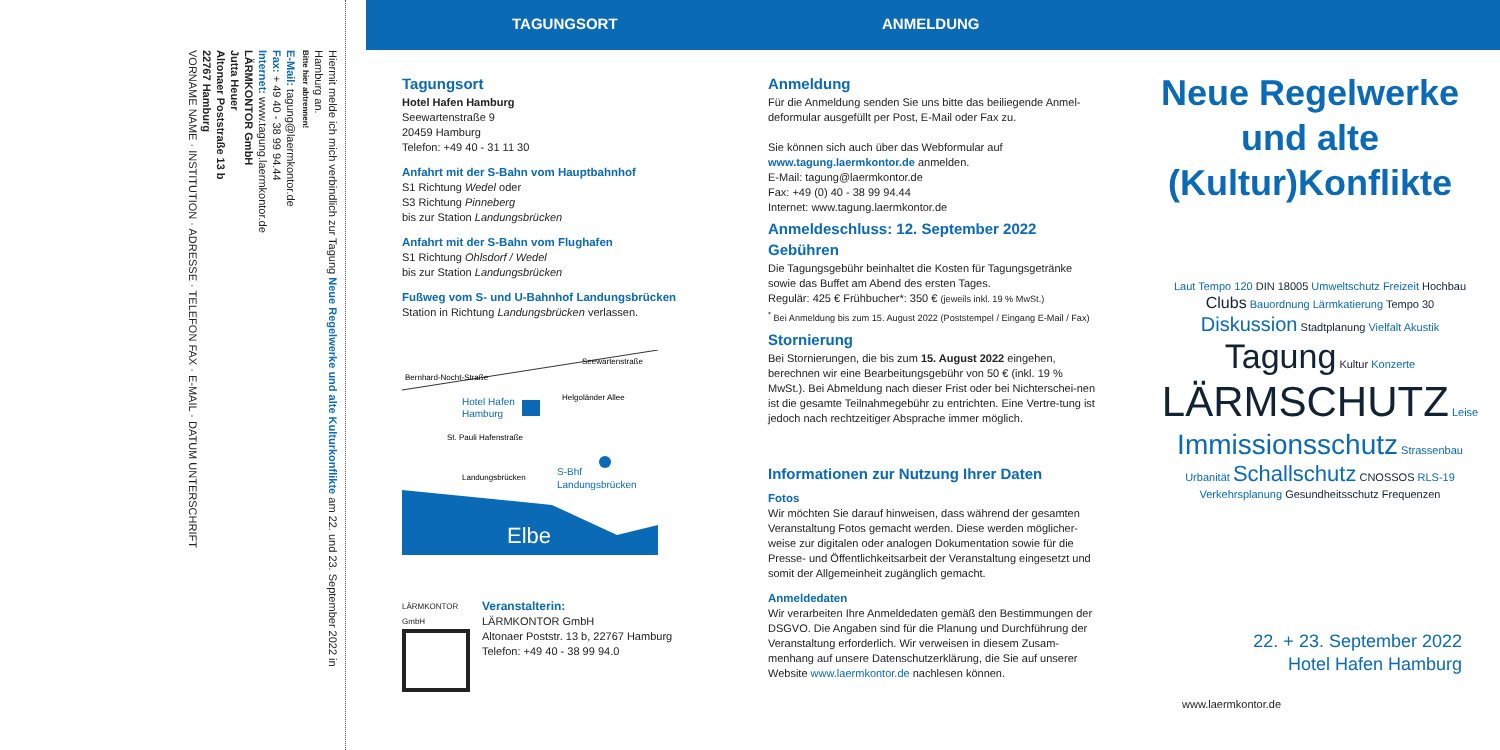Hiermit melde ich mich verbindlich zur Tagung Neue Regelwerke und alte Kulturkonflikte am 22. und 23. September 2022 in Hamburg an.
Bitte hier abtrennen!
E-Mail: tagung@laermkontor.de
Fax: + 49 40 - 38 99 94.44
Internet: www.tagung.laermkontor.de
LÄRMKONTOR GmbH
Jutta Heuer
Altonaer Poststraße 13 b
22767 Hamburg
VORNAME NAME · INSTITUTION · ADRESSE · TELEFON FAX · E-MAIL · DATUM UNTERSCHRIFT
TAGUNGSORT ANMELDUNG
Tagungsort
Hotel Hafen Hamburg
Seewartenstraße 9
20459 Hamburg
Telefon: +49 40 - 31 11 30
Anfahrt mit der S-Bahn vom Hauptbahnhof
S1 Richtung Wedel oder
S3 Richtung Pinneberg
bis zur Station Landungsbrücken
Anfahrt mit der S-Bahn vom Flughafen
S1 Richtung Ohlsdorf / Wedel
bis zur Station Landungsbrücken
Fußweg vom S- und U-Bahnhof Landungsbrücken
Station in Richtung Landungsbrücken verlassen.
Bernhard-Nocht-Straße
Seewartenstraße
Helgoländer Allee
St. Pauli Hafenstraße
Landungsbrücken
Hotel Hafen
Hamburg
S-Bhf
Landungsbrücken
Elbe
LÄRMKONTOR GmbH
Veranstalterin:
LÄRMKONTOR GmbH
Altonaer Poststr. 13 b, 22767 Hamburg
Telefon: +49 40 - 38 99 94.0
Anmeldung
Für die Anmeldung senden Sie uns bitte das beiliegende Anmel-deformular ausgefüllt per Post, E-Mail oder Fax zu.
Sie können sich auch über das Webformular auf www.tagung.laermkontor.de anmelden.
E-Mail: tagung@laermkontor.de
Fax: +49 (0) 40 - 38 99 94.44
Internet: www.tagung.laermkontor.de
Anmeldeschluss: 12. September 2022
Gebühren
Die Tagungsgebühr beinhaltet die Kosten für Tagungsgetränke sowie das Buffet am Abend des ersten Tages.
Regulär: 425 € Frühbucher*: 350 € (jeweils inkl. 19 % MwSt.)
<sup>*</sup> Bei Anmeldung bis zum 15. August 2022 (Poststempel / Eingang E-Mail / Fax)
Stornierung
Bei Stornierungen, die bis zum 15. August 2022 eingehen, berechnen wir eine Bearbeitungsgebühr von 50 € (inkl. 19 % MwSt.). Bei Abmeldung nach dieser Frist oder bei Nichterschei-nen ist die gesamte Teilnahmegebühr zu entrichten. Eine Vertre-tung ist jedoch nach rechtzeitiger Absprache immer möglich.
Informationen zur Nutzung Ihrer Daten
Fotos
Wir möchten Sie darauf hinweisen, dass während der gesamten Veranstaltung Fotos gemacht werden. Diese werden möglicher-weise zur digitalen oder analogen Dokumentation sowie für die Presse- und Öffentlichkeitsarbeit der Veranstaltung eingesetzt und somit der Allgemeinheit zugänglich gemacht.
Anmeldedaten
Wir verarbeiten Ihre Anmeldedaten gemäß den Bestimmungen der DSGVO. Die Angaben sind für die Planung und Durchführung der Veranstaltung erforderlich. Wir verweisen in diesem Zusam-menhang auf unsere Datenschutzerklärung, die Sie auf unserer Website www.laermkontor.de nachlesen können.
Neue Regelwerke und alte (Kultur)Konflikte
Laut Tempo 120 DIN 18005 Umweltschutz Freizeit Hochbau Clubs Bauordnung Lärmkatierung Tempo 30 Diskussion Stadtplanung Vielfalt Akustik Tagung Kultur Konzerte LÄRMSCHUTZ Leise Immissionsschutz Strassenbau Urbanität Schallschutz CNOSSOS RLS-19 Verkehrsplanung Gesundheitsschutz Frequenzen
22. + 23. September 2022
Hotel Hafen Hamburg
www.laermkontor.de